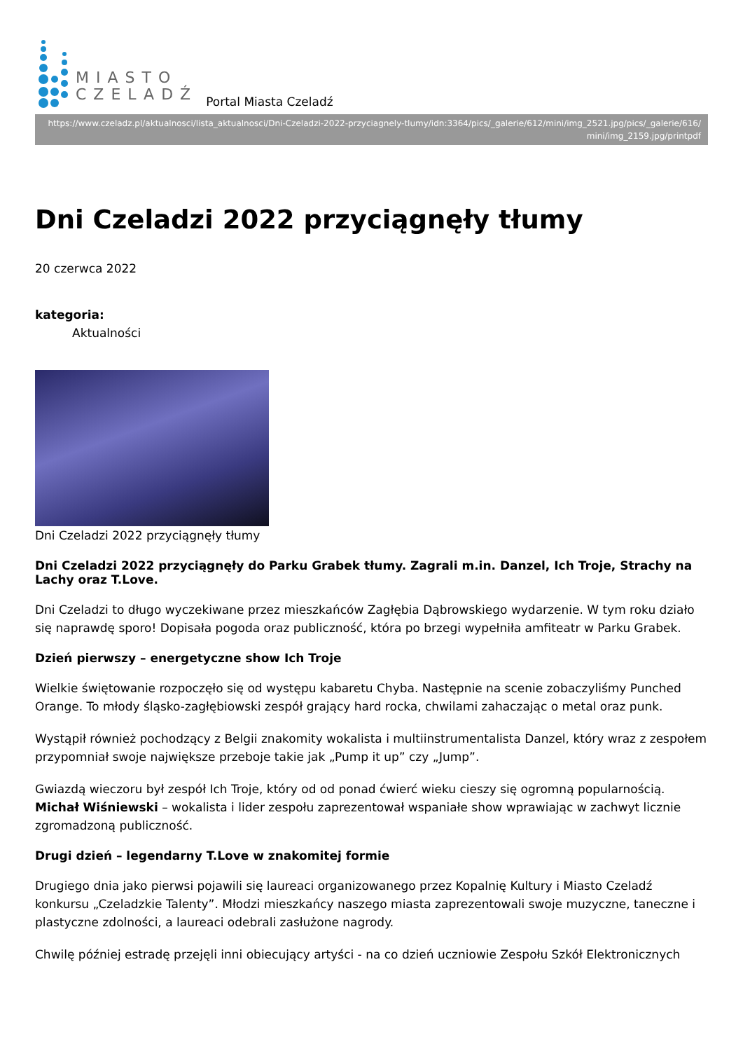MIASTO
CZELADŹ
Portal Miasta Czeladź
https://www.czeladz.pl/aktualnosci/lista_aktualnosci/Dni-Czeladzi-2022-przyciagnely-tlumy/idn:3364/pics/_galerie/612/mini/img_2521.jpg/pics/_galerie/616/mini/img_2159.jpg/printpdf
Dni Czeladzi 2022 przyciągnęły tłumy
20 czerwca 2022
kategoria:
Aktualności
Dni Czeladzi 2022 przyciągnęły tłumy
Dni Czeladzi 2022 przyciągnęły do Parku Grabek tłumy. Zagrali m.in. Danzel, Ich Troje, Strachy na Lachy oraz T.Love.
Dni Czeladzi to długo wyczekiwane przez mieszkańców Zagłębia Dąbrowskiego wydarzenie. W tym roku działo się naprawdę sporo! Dopisała pogoda oraz publiczność, która po brzegi wypełniła amfiteatr w Parku Grabek.
Dzień pierwszy – energetyczne show Ich Troje
Wielkie świętowanie rozpoczęło się od występu kabaretu Chyba. Następnie na scenie zobaczyliśmy Punched Orange. To młody śląsko-zagłębiowski zespół grający hard rocka, chwilami zahaczając o metal oraz punk.
Wystąpił również pochodzący z Belgii znakomity wokalista i multiinstrumentalista Danzel, który wraz z zespołem przypomniał swoje największe przeboje takie jak „Pump it up” czy „Jump”.
Gwiazdą wieczoru był zespół Ich Troje, który od od ponad ćwierć wieku cieszy się ogromną popularnością. Michał Wiśniewski – wokalista i lider zespołu zaprezentował wspaniałe show wprawiając w zachwyt licznie zgromadzoną publiczność.
Drugi dzień – legendarny T.Love w znakomitej formie
Drugiego dnia jako pierwsi pojawili się laureaci organizowanego przez Kopalnię Kultury i Miasto Czeladź konkursu „Czeladzkie Talenty”. Młodzi mieszkańcy naszego miasta zaprezentowali swoje muzyczne, taneczne i plastyczne zdolności, a laureaci odebrali zasłużone nagrody.
Chwilę później estradę przejęli inni obiecujący artyści - na co dzień uczniowie Zespołu Szkół Elektronicznych